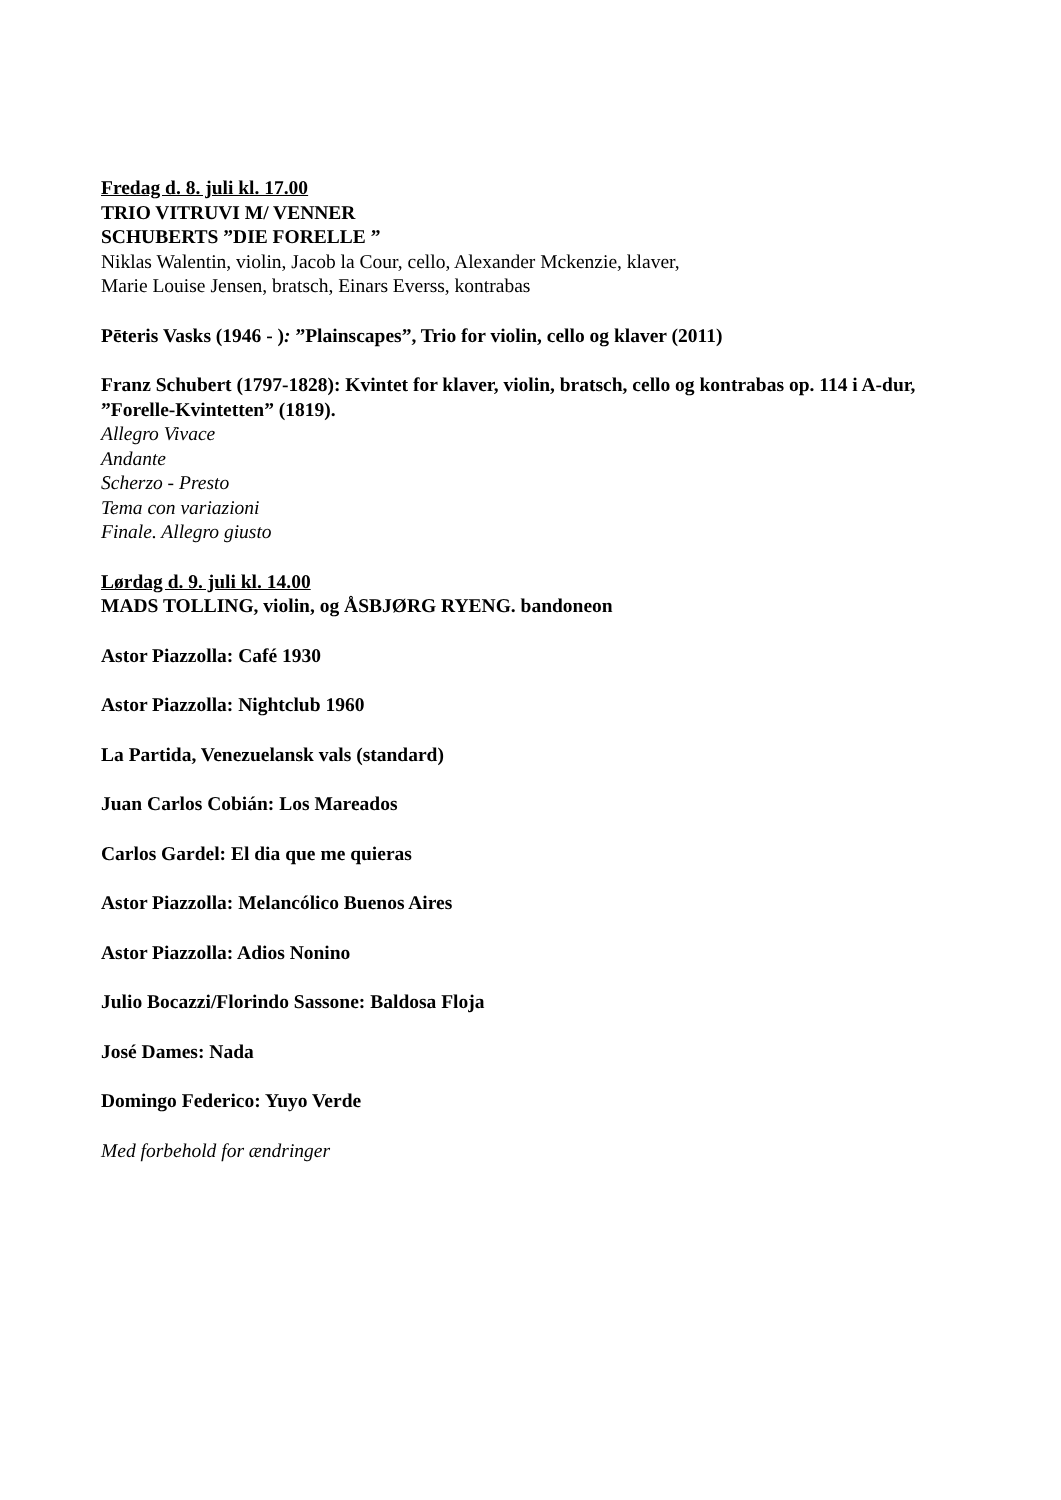Fredag d. 8. juli kl. 17.00
TRIO VITRUVI M/ VENNER
SCHUBERTS ”DIE FORELLE ”
Niklas Walentin, violin, Jacob la Cour, cello, Alexander Mckenzie, klaver,
Marie Louise Jensen, bratsch, Einars Everss, kontrabas
Pēteris Vasks (1946 - ): ”Plainscapes”, Trio for violin, cello og klaver (2011)
Franz Schubert (1797-1828): Kvintet for klaver, violin, bratsch, cello og kontrabas op. 114 i A-dur, ”Forelle-Kvintetten” (1819).
Allegro Vivace
Andante
Scherzo - Presto
Tema con variazioni
Finale. Allegro giusto
Lørdag d. 9. juli kl. 14.00
MADS TOLLING, violin, og ÅSBJØRG RYENG. bandoneon
Astor Piazzolla: Café 1930
Astor Piazzolla: Nightclub 1960
La Partida, Venezuelansk vals (standard)
Juan Carlos Cobián: Los Mareados
Carlos Gardel: El dia que me quieras
Astor Piazzolla: Melancólico Buenos Aires
Astor Piazzolla: Adios Nonino
Julio Bocazzi/Florindo Sassone: Baldosa Floja
José Dames: Nada
Domingo Federico: Yuyo Verde
Med forbehold for ændringer